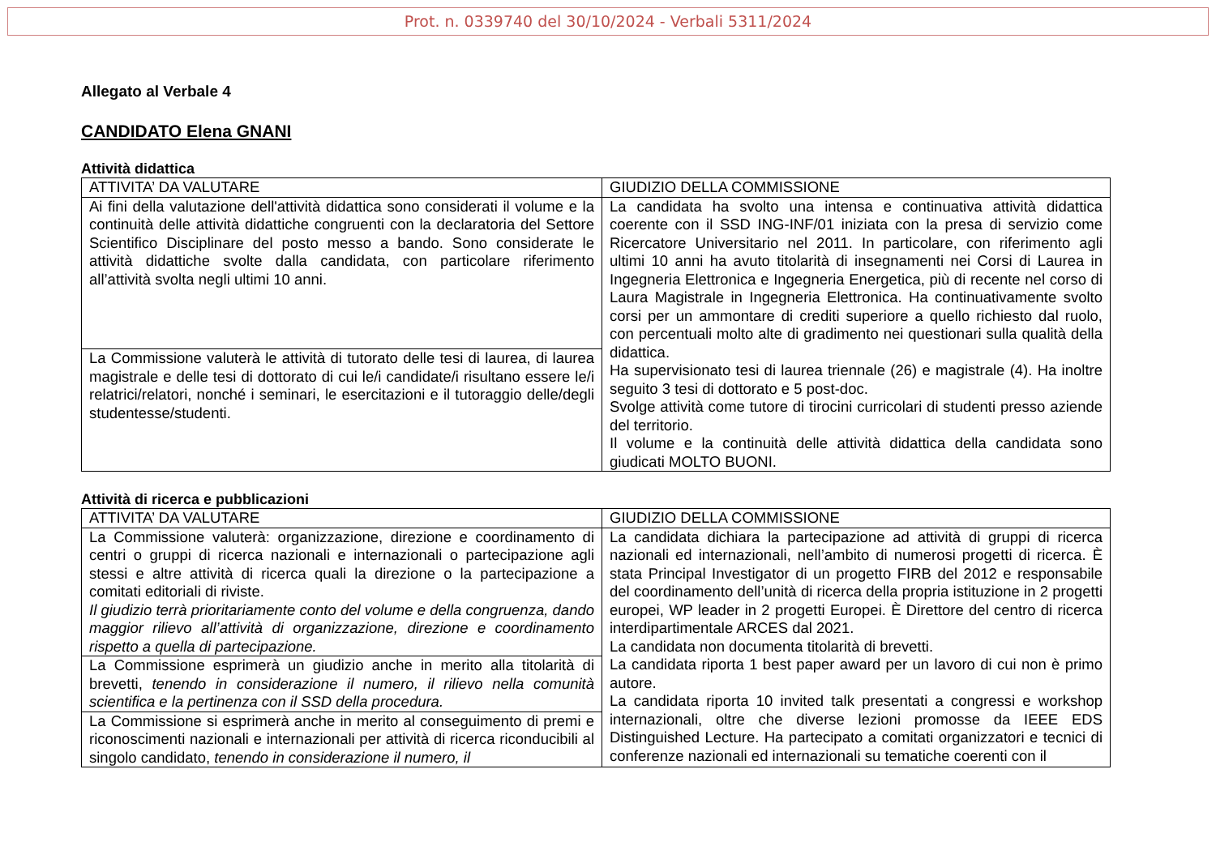Prot. n. 0339740 del 30/10/2024 - Verbali 5311/2024
Allegato al Verbale 4
CANDIDATO Elena GNANI
Attività didattica
| ATTIVITA’ DA VALUTARE | GIUDIZIO DELLA COMMISSIONE |
| Ai fini della valutazione dell'attività didattica sono considerati il volume e la continuità delle attività didattiche congruenti con la declaratoria del Settore Scientifico Disciplinare del posto messo a bando. Sono considerate le attività didattiche svolte dalla candidata, con particolare riferimento all’attività svolta negli ultimi 10 anni. | La candidata ha svolto una intensa e continuativa attività didattica coerente con il SSD ING-INF/01 iniziata con la presa di servizio come Ricercatore Universitario nel 2011. In particolare, con riferimento agli ultimi 10 anni ha avuto titolarità di insegnamenti nei Corsi di Laurea in Ingegneria Elettronica e Ingegneria Energetica, più di recente nel corso di Laura Magistrale in Ingegneria Elettronica. Ha continuativamente svolto corsi per un ammontare di crediti superiore a quello richiesto dal ruolo, con percentuali molto alte di gradimento nei questionari sulla qualità della didattica. Ha supervisionato tesi di laurea triennale (26) e magistrale (4). Ha inoltre seguito 3 tesi di dottorato e 5 post-doc. Svolge attività come tutore di tirocini curricolari di studenti presso aziende del territorio. Il volume e la continuità delle attività didattica della candidata sono giudicati MOLTO BUONI. |
| La Commissione valuterà le attività di tutorato delle tesi di laurea, di laurea magistrale e delle tesi di dottorato di cui le/i candidate/i risultano essere le/i relatrici/relatori, nonché i seminari, le esercitazioni e il tutoraggio delle/degli studentesse/studenti. | |
Attività di ricerca e pubblicazioni
| ATTIVITA’ DA VALUTARE | GIUDIZIO DELLA COMMISSIONE |
| La Commissione valuterà: organizzazione, direzione e coordinamento di centri o gruppi di ricerca nazionali e internazionali o partecipazione agli stessi e altre attività di ricerca quali la direzione o la partecipazione a comitati editoriali di riviste. Il giudizio terrà prioritariamente conto del volume e della congruenza, dando maggior rilievo all’attività di organizzazione, direzione e coordinamento rispetto a quella di partecipazione. | La candidata dichiara la partecipazione ad attività di gruppi di ricerca nazionali ed internazionali, nell’ambito di numerosi progetti di ricerca. È stata Principal Investigator di un progetto FIRB del 2012 e responsabile del coordinamento dell’unità di ricerca della propria istituzione in 2 progetti europei, WP leader in 2 progetti Europei. È Direttore del centro di ricerca interdipartimentale ARCES dal 2021. La candidata non documenta titolarità di brevetti. La candidata riporta 1 best paper award per un lavoro di cui non è primo autore. La candidata riporta 10 invited talk presentati a congressi e workshop internazionali, oltre che diverse lezioni promosse da IEEE EDS Distinguished Lecture. Ha partecipato a comitati organizzatori e tecnici di conferenze nazionali ed internazionali su tematiche coerenti con il |
| La Commissione esprimerà un giudizio anche in merito alla titolarità di brevetti, tenendo in considerazione il numero, il rilievo nella comunità scientifica e la pertinenza con il SSD della procedura. | |
| La Commissione si esprimerà anche in merito al conseguimento di premi e riconoscimenti nazionali e internazionali per attività di ricerca riconducibili al singolo candidato, tenendo in considerazione il numero, il | |